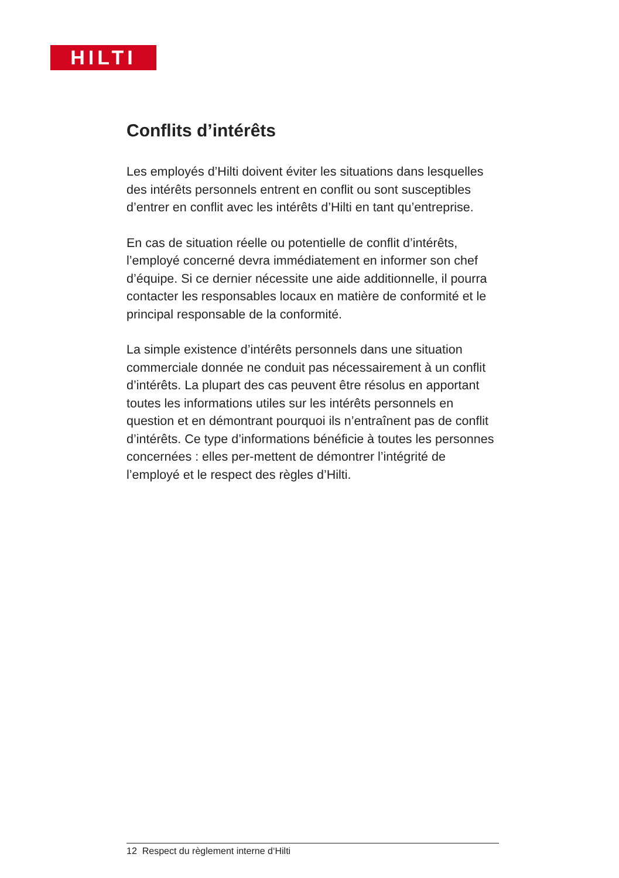HILTI
Conflits d’intérêts
Les employés d’Hilti doivent éviter les situations dans lesquelles des intérêts personnels entrent en conflit ou sont susceptibles d’entrer en conflit avec les intérêts d’Hilti en tant qu’entreprise.
En cas de situation réelle ou potentielle de conflit d’intérêts, l’employé concerné devra immédiatement en informer son chef d’équipe. Si ce dernier nécessite une aide additionnelle, il pourra contacter les responsables locaux en matière de conformité et le principal responsable de la conformité.
La simple existence d’intérêts personnels dans une situation commerciale donnée ne conduit pas nécessairement à un conflit d’intérêts. La plupart des cas peuvent être résolus en apportant toutes les informations utiles sur les intérêts personnels en question et en démontrant pourquoi ils n’entraînent pas de conflit d’intérêts. Ce type d’informations bénéficie à toutes les personnes concernées : elles per-mettent de démontrer l’intégrité de l’employé et le respect des règles d’Hilti.
12 Respect du règlement interne d‘Hilti